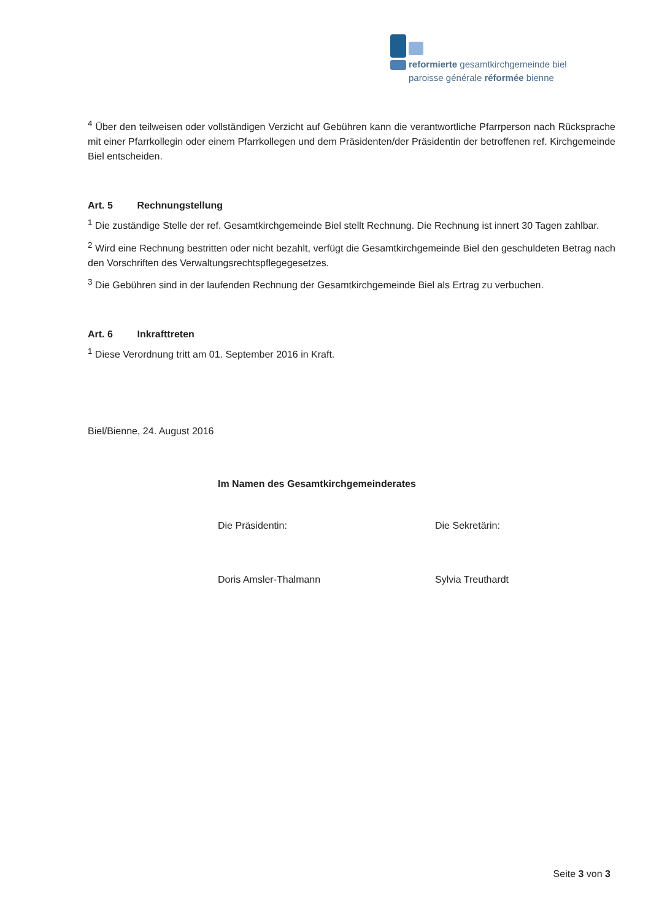reformierte gesamtkirchgemeinde biel
paroisse générale réformée bienne
<sup>4</sup> Über den teilweisen oder vollständigen Verzicht auf Gebühren kann die verantwortliche Pfarrperson nach Rücksprache mit einer Pfarrkollegin oder einem Pfarrkollegen und dem Präsidenten/der Präsidentin der betroffenen ref. Kirchgemeinde Biel entscheiden.
Art. 5 Rechnungstellung
<sup>1</sup> Die zuständige Stelle der ref. Gesamtkirchgemeinde Biel stellt Rechnung. Die Rechnung ist innert 30 Tagen zahlbar.
<sup>2</sup> Wird eine Rechnung bestritten oder nicht bezahlt, verfügt die Gesamtkirchgemeinde Biel den geschuldeten Betrag nach den Vorschriften des Verwaltungsrechtspflegegesetzes.
<sup>3</sup> Die Gebühren sind in der laufenden Rechnung der Gesamtkirchgemeinde Biel als Ertrag zu verbuchen.
Art. 6 Inkrafttreten
<sup>1</sup> Diese Verordnung tritt am 01. September 2016 in Kraft.
Biel/Bienne, 24. August 2016
Im Namen des Gesamtkirchgemeinderates
Die Präsidentin:
Doris Amsler-Thalmann
Die Sekretärin:
Sylvia Treuthardt
Seite 3 von 3